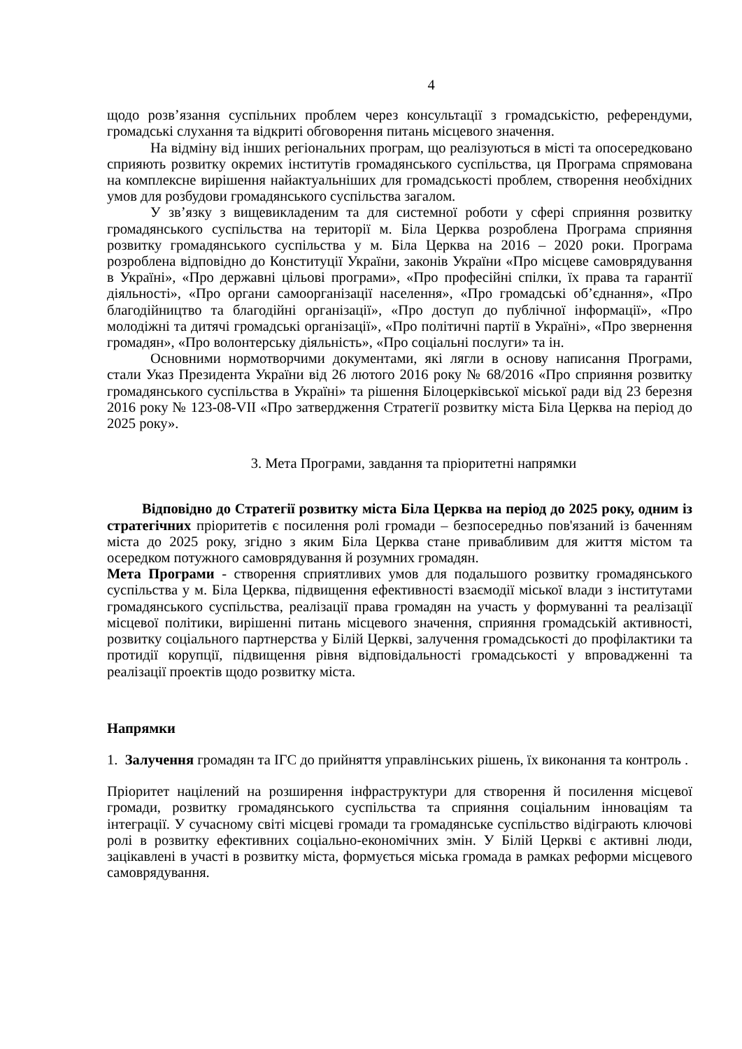4
щодо розв’язання суспільних проблем через консультації з громадськістю, референдуми, громадські слухання та відкриті обговорення питань місцевого значення.
На відміну від інших регіональних програм, що реалізуються в місті та опосередковано сприяють розвитку окремих інститутів громадянського суспільства, ця Програма спрямована на комплексне вирішення найактуальніших для громадськості проблем, створення необхідних умов для розбудови громадянського суспільства загалом.
У зв’язку з вищевикладеним та для системної роботи у сфері сприяння розвитку громадянського суспільства на території м. Біла Церква розроблена Програма сприяння розвитку громадянського суспільства у м. Біла Церква на 2016 – 2020 роки. Програма розроблена відповідно до Конституції України, законів України «Про місцеве самоврядування в Україні», «Про державні цільові програми», «Про професійні спілки, їх права та гарантії діяльності», «Про органи самоорганізації населення», «Про громадські об’єднання», «Про благодійництво та благодійні організації», «Про доступ до публічної інформації», «Про молодіжні та дитячі громадські організації», «Про політичні партії в Україні», «Про звернення громадян», «Про волонтерську діяльність», «Про соціальні послуги» та ін.
Основними нормотворчими документами, які лягли в основу написання Програми, стали Указ Президента України від 26 лютого 2016 року № 68/2016 «Про сприяння розвитку громадянського суспільства в Україні» та рішення Білоцерківської міської ради від 23 березня 2016 року № 123-08-VII «Про затвердження Стратегії розвитку міста Біла Церква на період до 2025 року».
3. Мета Програми, завдання та пріоритетні напрямки
Відповідно до Стратегії розвитку міста Біла Церква на період до 2025 року, одним із стратегічних пріоритетів є посилення ролі громади – безпосередньо пов'язаний із баченням міста до 2025 року, згідно з яким Біла Церква стане привабливим для життя містом та осередком потужного самоврядування й розумних громадян.
Мета Програми - створення сприятливих умов для подальшого розвитку громадянського суспільства у м. Біла Церква, підвищення ефективності взаємодії міської влади з інститутами громадянського суспільства, реалізації права громадян на участь у формуванні та реалізації місцевої політики, вирішенні питань місцевого значення, сприяння громадській активності, розвитку соціального партнерства у Білій Церкві, залучення громадськості до профілактики та протидії корупції, підвищення рівня відповідальності громадськості у впровадженні та реалізації проектів щодо розвитку міста.
Напрямки
1. Залучення громадян та ІГС до прийняття управлінських рішень, їх виконання та контроль .
Пріоритет націлений на розширення інфраструктури для створення й посилення місцевої громади, розвитку громадянського суспільства та сприяння соціальним інноваціям та інтеграції. У сучасному світі місцеві громади та громадянське суспільство відіграють ключові ролі в розвитку ефективних соціально-економічних змін. У Білій Церкві є активні люди, зацікавлені в участі в розвитку міста, формується міська громада в рамках реформи місцевого самоврядування.